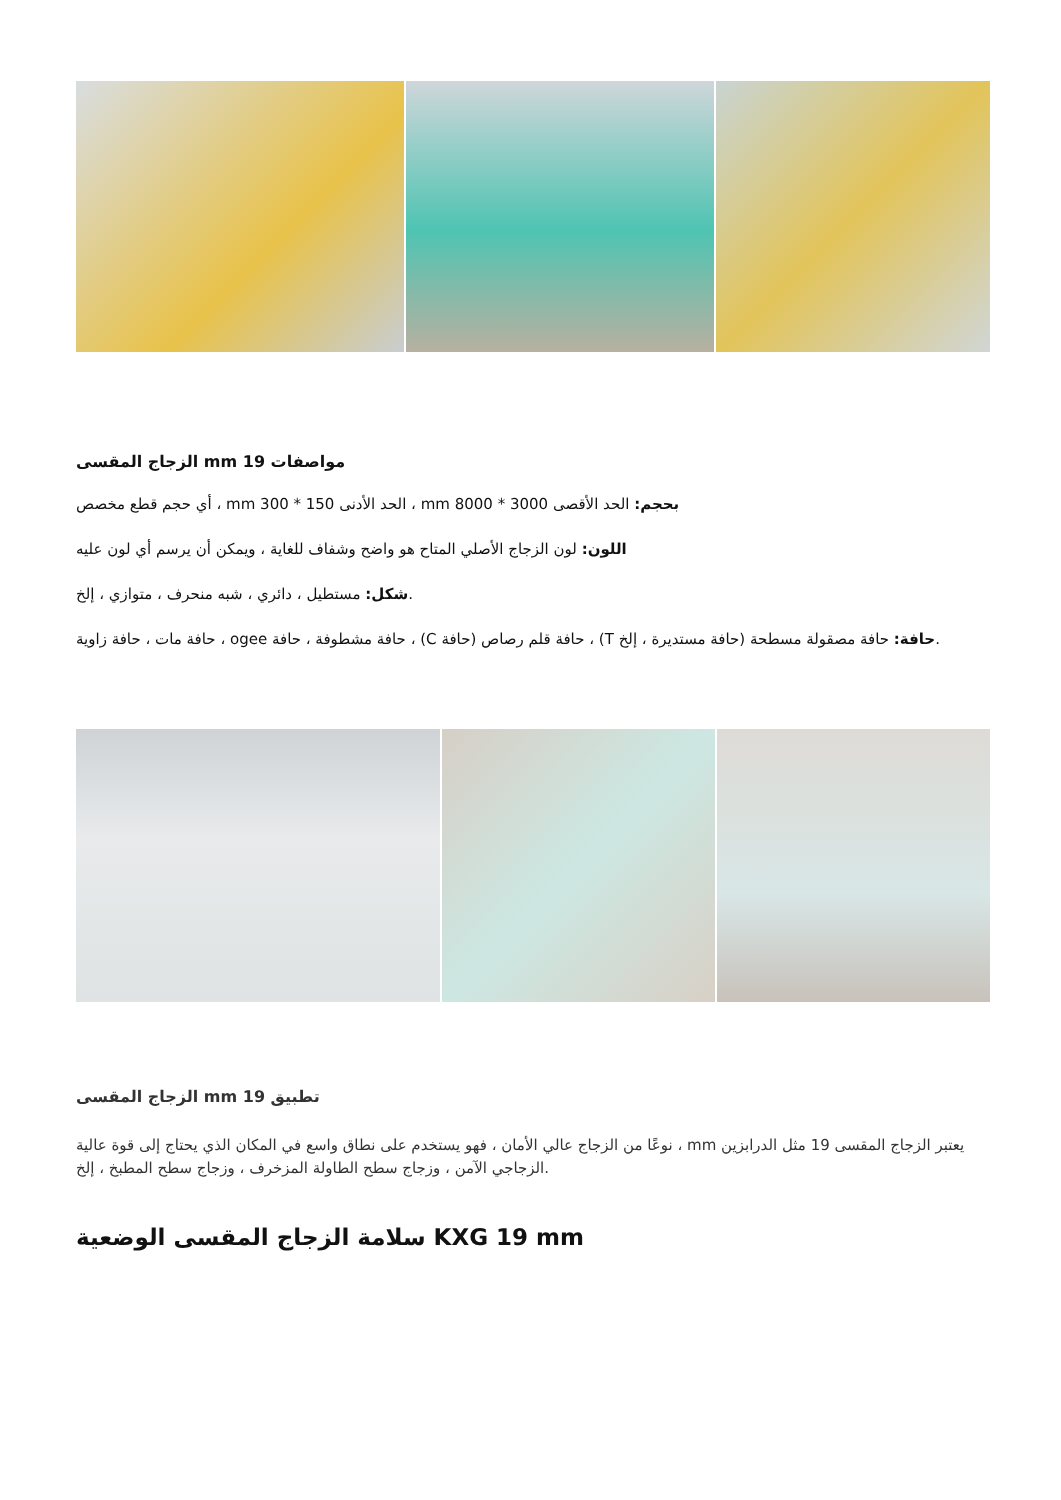الزجاج المقسى mm مواصفات 19
أي حجم قطع مخصص ، mm الحد الأدنى 150 * 300 ، mm بحجم: الحد الأقصى 3000 * 8000
اللون: لون الزجاج الأصلي المتاح هو واضح وشفاف للغاية ، ويمكن أن يرسم أي لون عليه
شكل: مستطيل ، دائري ، شبه منحرف ، متوازي ، إلخ.
حافة مات ، حافة زاوية ، ogee حافة مشطوفة ، حافة ، (C حافة قلم رصاص (حافة ، (T حافة: حافة مصقولة مسطحة (حافة مستديرة ، إلخ.
الزجاج المقسى mm تطبيق 19
نوعًا من الزجاج عالي الأمان ، فهو يستخدم على نطاق واسع في المكان الذي يحتاج إلى قوة عالية ، mm يعتبر الزجاج المقسى 19 مثل الدرابزين الزجاجي الآمن ، وزجاج سطح الطاولة المزخرف ، وزجاج سطح المطبخ ، إلخ.
سلامة الزجاج المقسى الوضعية KXG 19 mm